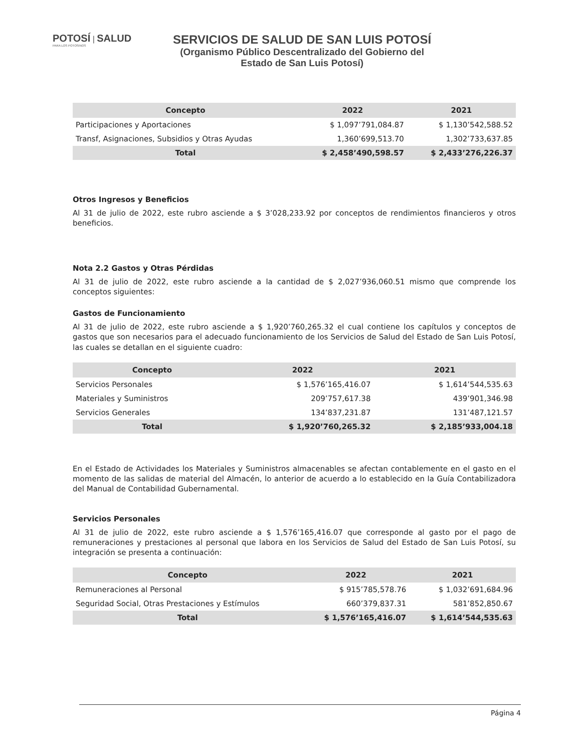POTOSÍ | SALUD
PARA LOS POTOSINOS
SERVICIOS DE SALUD DE SAN LUIS POTOSÍ
(Organismo Público Descentralizado del Gobierno del
Estado de San Luis Potosí)
| Concepto | 2022 | 2021 |
| --- | --- | --- |
| Participaciones y Aportaciones | $ 1,097’791,084.87 | $ 1,130’542,588.52 |
| Transf, Asignaciones, Subsidios y Otras Ayudas | 1,360’699,513.70 | 1,302’733,637.85 |
| Total | $ 2,458’490,598.57 | $ 2,433’276,226.37 |
Otros Ingresos y Beneficios
Al 31 de julio de 2022, este rubro asciende a $ 3’028,233.92 por conceptos de rendimientos financieros y otros beneficios.
Nota 2.2 Gastos y Otras Pérdidas
Al 31 de julio de 2022, este rubro asciende a la cantidad de $ 2,027’936,060.51 mismo que comprende los conceptos siguientes:
Gastos de Funcionamiento
Al 31 de julio de 2022, este rubro asciende a $ 1,920’760,265.32 el cual contiene los capítulos y conceptos de gastos que son necesarios para el adecuado funcionamiento de los Servicios de Salud del Estado de San Luis Potosí, las cuales se detallan en el siguiente cuadro:
| Concepto | 2022 | 2021 |
| --- | --- | --- |
| Servicios Personales | $ 1,576’165,416.07 | $ 1,614’544,535.63 |
| Materiales y Suministros | 209’757,617.38 | 439’901,346.98 |
| Servicios Generales | 134’837,231.87 | 131’487,121.57 |
| Total | $ 1,920’760,265.32 | $ 2,185’933,004.18 |
En el Estado de Actividades los Materiales y Suministros almacenables se afectan contablemente en el gasto en el momento de las salidas de material del Almacén, lo anterior de acuerdo a lo establecido en la Guía Contabilizadora del Manual de Contabilidad Gubernamental.
Servicios Personales
Al 31 de julio de 2022, este rubro asciende a $ 1,576’165,416.07 que corresponde al gasto por el pago de remuneraciones y prestaciones al personal que labora en los Servicios de Salud del Estado de San Luis Potosí, su integración se presenta a continuación:
| Concepto | 2022 | 2021 |
| --- | --- | --- |
| Remuneraciones al Personal | $ 915’785,578.76 | $ 1,032’691,684.96 |
| Seguridad Social, Otras Prestaciones y Estímulos | 660’379,837.31 | 581’852,850.67 |
| Total | $ 1,576’165,416.07 | $ 1,614’544,535.63 |
Página 4